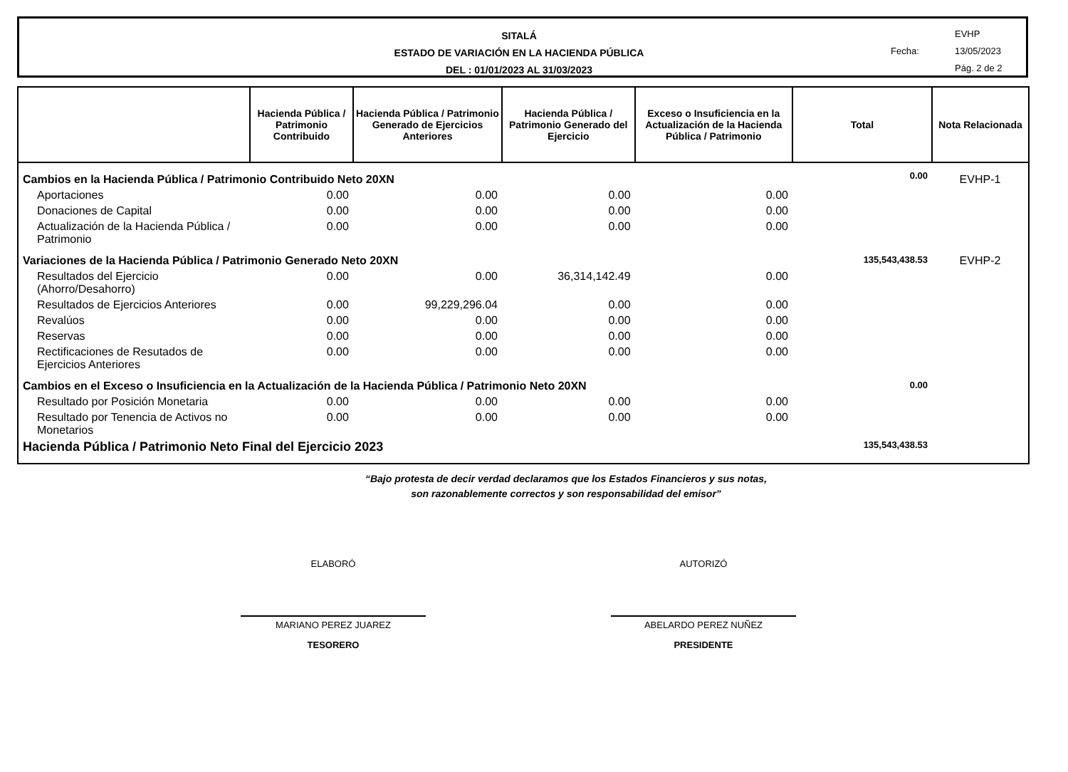SITALÁ
ESTADO DE VARIACIÓN EN LA HACIENDA PÚBLICA
DEL : 01/01/2023 AL 31/03/2023
EVHP
Fecha: 13/05/2023
Pág. 2 de 2
| | Hacienda Pública / Patrimonio Contribuido | Hacienda Pública / Patrimonio Generado de Ejercicios Anteriores | Hacienda Pública / Patrimonio Generado del Ejercicio | Exceso o Insuficiencia en la Actualización de la Hacienda Pública / Patrimonio | Total | Nota Relacionada |
| --- | --- | --- | --- | --- | --- | --- |
| Cambios en la Hacienda Pública / Patrimonio Contribuido Neto 20XN | | | | | 0.00 | EVHP-1 |
| Aportaciones | 0.00 | 0.00 | 0.00 | 0.00 | | |
| Donaciones de Capital | 0.00 | 0.00 | 0.00 | 0.00 | | |
| Actualización de la Hacienda Pública / Patrimonio | 0.00 | 0.00 | 0.00 | 0.00 | | |
| Variaciones de la Hacienda Pública / Patrimonio Generado Neto 20XN | | | | | 135,543,438.53 | EVHP-2 |
| Resultados del Ejercicio (Ahorro/Desahorro) | 0.00 | 0.00 | 36,314,142.49 | 0.00 | | |
| Resultados de Ejercicios Anteriores | 0.00 | 99,229,296.04 | 0.00 | 0.00 | | |
| Revalúos | 0.00 | 0.00 | 0.00 | 0.00 | | |
| Reservas | 0.00 | 0.00 | 0.00 | 0.00 | | |
| Rectificaciones de Resutados de Ejercicios Anteriores | 0.00 | 0.00 | 0.00 | 0.00 | | |
| Cambios en el Exceso o Insuficiencia en la Actualización de la Hacienda Pública / Patrimonio Neto 20XN | | | | | 0.00 | |
| Resultado por Posición Monetaria | 0.00 | 0.00 | 0.00 | 0.00 | | |
| Resultado por Tenencia de Activos no Monetarios | 0.00 | 0.00 | 0.00 | 0.00 | | |
| Hacienda Pública / Patrimonio Neto Final del Ejercicio 2023 | | | | | 135,543,438.53 | |
“Bajo protesta de decir verdad declaramos que los Estados Financieros y sus notas,
son razonablemente correctos y son responsabilidad del emisor”
ELABORÓ
MARIANO PEREZ JUAREZ
TESORERO
AUTORIZÓ
ABELARDO PEREZ NUÑEZ
PRESIDENTE